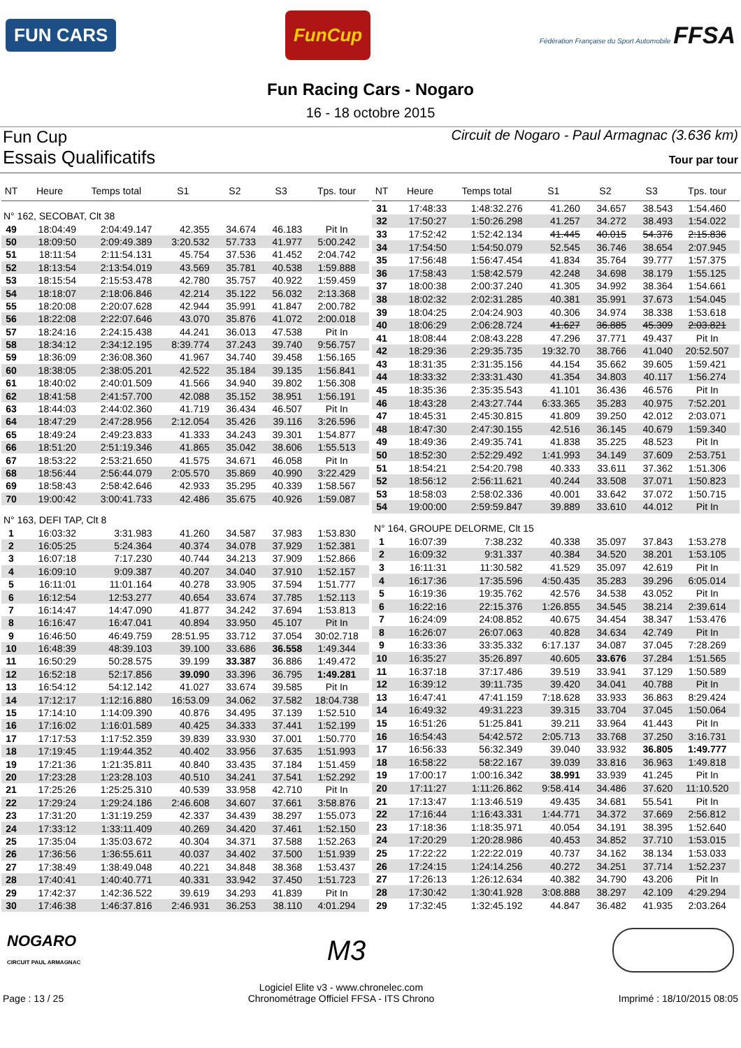FUN CARS
FunCup
Fédération Française du Sport Automobile FFSA
Fun Racing Cars - Nogaro
16 - 18 octobre 2015
Fun Cup
Circuit de Nogaro - Paul Armagnac (3.636 km)
Essais Qualificatifs
Tour par tour
| NT | Heure | Temps total | S1 | S2 | S3 | Tps. tour |
| --- | --- | --- | --- | --- | --- | --- |
| N° 162, SECOBAT, Clt 38 | | | | | | |
| 49 | 18:04:49 | 2:04:49.147 | 42.355 | 34.674 | 46.183 | Pit In |
| 50 | 18:09:50 | 2:09:49.389 | 3:20.532 | 57.733 | 41.977 | 5:00.242 |
| 51 | 18:11:54 | 2:11:54.131 | 45.754 | 37.536 | 41.452 | 2:04.742 |
| 52 | 18:13:54 | 2:13:54.019 | 43.569 | 35.781 | 40.538 | 1:59.888 |
| 53 | 18:15:54 | 2:15:53.478 | 42.780 | 35.757 | 40.922 | 1:59.459 |
| 54 | 18:18:07 | 2:18:06.846 | 42.214 | 35.122 | 56.032 | 2:13.368 |
| 55 | 18:20:08 | 2:20:07.628 | 42.944 | 35.991 | 41.847 | 2:00.782 |
| 56 | 18:22:08 | 2:22:07.646 | 43.070 | 35.876 | 41.072 | 2:00.018 |
| 57 | 18:24:16 | 2:24:15.438 | 44.241 | 36.013 | 47.538 | Pit In |
| 58 | 18:34:12 | 2:34:12.195 | 8:39.774 | 37.243 | 39.740 | 9:56.757 |
| 59 | 18:36:09 | 2:36:08.360 | 41.967 | 34.740 | 39.458 | 1:56.165 |
| 60 | 18:38:05 | 2:38:05.201 | 42.522 | 35.184 | 39.135 | 1:56.841 |
| 61 | 18:40:02 | 2:40:01.509 | 41.566 | 34.940 | 39.802 | 1:56.308 |
| 62 | 18:41:58 | 2:41:57.700 | 42.088 | 35.152 | 38.951 | 1:56.191 |
| 63 | 18:44:03 | 2:44:02.360 | 41.719 | 36.434 | 46.507 | Pit In |
| 64 | 18:47:29 | 2:47:28.956 | 2:12.054 | 35.426 | 39.116 | 3:26.596 |
| 65 | 18:49:24 | 2:49:23.833 | 41.333 | 34.243 | 39.301 | 1:54.877 |
| 66 | 18:51:20 | 2:51:19.346 | 41.865 | 35.042 | 38.606 | 1:55.513 |
| 67 | 18:53:22 | 2:53:21.650 | 41.575 | 34.671 | 46.058 | Pit In |
| 68 | 18:56:44 | 2:56:44.079 | 2:05.570 | 35.869 | 40.990 | 3:22.429 |
| 69 | 18:58:43 | 2:58:42.646 | 42.933 | 35.295 | 40.339 | 1:58.567 |
| 70 | 19:00:42 | 3:00:41.733 | 42.486 | 35.675 | 40.926 | 1:59.087 |
| N° 163, DEFI TAP, Clt 8 | | | | | | |
| 1 | 16:03:32 | 3:31.983 | 41.260 | 34.587 | 37.983 | 1:53.830 |
| 2 | 16:05:25 | 5:24.364 | 40.374 | 34.078 | 37.929 | 1:52.381 |
| 3 | 16:07:18 | 7:17.230 | 40.744 | 34.213 | 37.909 | 1:52.866 |
| 4 | 16:09:10 | 9:09.387 | 40.207 | 34.040 | 37.910 | 1:52.157 |
| 5 | 16:11:01 | 11:01.164 | 40.278 | 33.905 | 37.594 | 1:51.777 |
| 6 | 16:12:54 | 12:53.277 | 40.654 | 33.674 | 37.785 | 1:52.113 |
| 7 | 16:14:47 | 14:47.090 | 41.877 | 34.242 | 37.694 | 1:53.813 |
| 8 | 16:16:47 | 16:47.041 | 40.894 | 33.950 | 45.107 | Pit In |
| 9 | 16:46:50 | 46:49.759 | 28:51.95 | 33.712 | 37.054 | 30:02.718 |
| 10 | 16:48:39 | 48:39.103 | 39.100 | 33.686 | 36.558 | 1:49.344 |
| 11 | 16:50:29 | 50:28.575 | 39.199 | 33.387 | 36.886 | 1:49.472 |
| 12 | 16:52:18 | 52:17.856 | 39.090 | 33.396 | 36.795 | 1:49.281 |
| 13 | 16:54:12 | 54:12.142 | 41.027 | 33.674 | 39.585 | Pit In |
| 14 | 17:12:17 | 1:12:16.880 | 16:53.09 | 34.062 | 37.582 | 18:04.738 |
| 15 | 17:14:10 | 1:14:09.390 | 40.876 | 34.495 | 37.139 | 1:52.510 |
| 16 | 17:16:02 | 1:16:01.589 | 40.425 | 34.333 | 37.441 | 1:52.199 |
| 17 | 17:17:53 | 1:17:52.359 | 39.839 | 33.930 | 37.001 | 1:50.770 |
| 18 | 17:19:45 | 1:19:44.352 | 40.402 | 33.956 | 37.635 | 1:51.993 |
| 19 | 17:21:36 | 1:21:35.811 | 40.840 | 33.435 | 37.184 | 1:51.459 |
| 20 | 17:23:28 | 1:23:28.103 | 40.510 | 34.241 | 37.541 | 1:52.292 |
| 21 | 17:25:26 | 1:25:25.310 | 40.539 | 33.958 | 42.710 | Pit In |
| 22 | 17:29:24 | 1:29:24.186 | 2:46.608 | 34.607 | 37.661 | 3:58.876 |
| 23 | 17:31:20 | 1:31:19.259 | 42.337 | 34.439 | 38.297 | 1:55.073 |
| 24 | 17:33:12 | 1:33:11.409 | 40.269 | 34.420 | 37.461 | 1:52.150 |
| 25 | 17:35:04 | 1:35:03.672 | 40.304 | 34.371 | 37.588 | 1:52.263 |
| 26 | 17:36:56 | 1:36:55.611 | 40.037 | 34.402 | 37.500 | 1:51.939 |
| 27 | 17:38:49 | 1:38:49.048 | 40.221 | 34.848 | 38.368 | 1:53.437 |
| 28 | 17:40:41 | 1:40:40.771 | 40.331 | 33.942 | 37.450 | 1:51.723 |
| 29 | 17:42:37 | 1:42:36.522 | 39.619 | 34.293 | 41.839 | Pit In |
| 30 | 17:46:38 | 1:46:37.816 | 2:46.931 | 36.253 | 38.110 | 4:01.294 |
| NT | Heure | Temps total | S1 | S2 | S3 | Tps. tour |
| --- | --- | --- | --- | --- | --- | --- |
| 31 | 17:48:33 | 1:48:32.276 | 41.260 | 34.657 | 38.543 | 1:54.460 |
| 32 | 17:50:27 | 1:50:26.298 | 41.257 | 34.272 | 38.493 | 1:54.022 |
| 33 | 17:52:42 | 1:52:42.134 | 41.445 | 40.015 | 54.376 | 2:15.836 |
| 34 | 17:54:50 | 1:54:50.079 | 52.545 | 36.746 | 38.654 | 2:07.945 |
| 35 | 17:56:48 | 1:56:47.454 | 41.834 | 35.764 | 39.777 | 1:57.375 |
| 36 | 17:58:43 | 1:58:42.579 | 42.248 | 34.698 | 38.179 | 1:55.125 |
| 37 | 18:00:38 | 2:00:37.240 | 41.305 | 34.992 | 38.364 | 1:54.661 |
| 38 | 18:02:32 | 2:02:31.285 | 40.381 | 35.991 | 37.673 | 1:54.045 |
| 39 | 18:04:25 | 2:04:24.903 | 40.306 | 34.974 | 38.338 | 1:53.618 |
| 40 | 18:06:29 | 2:06:28.724 | 41.627 | 36.885 | 45.309 | 2:03.821 |
| 41 | 18:08:44 | 2:08:43.228 | 47.296 | 37.771 | 49.437 | Pit In |
| 42 | 18:29:36 | 2:29:35.735 | 19:32.70 | 38.766 | 41.040 | 20:52.507 |
| 43 | 18:31:35 | 2:31:35.156 | 44.154 | 35.662 | 39.605 | 1:59.421 |
| 44 | 18:33:32 | 2:33:31.430 | 41.354 | 34.803 | 40.117 | 1:56.274 |
| 45 | 18:35:36 | 2:35:35.543 | 41.101 | 36.436 | 46.576 | Pit In |
| 46 | 18:43:28 | 2:43:27.744 | 6:33.365 | 35.283 | 40.975 | 7:52.201 |
| 47 | 18:45:31 | 2:45:30.815 | 41.809 | 39.250 | 42.012 | 2:03.071 |
| 48 | 18:47:30 | 2:47:30.155 | 42.516 | 36.145 | 40.679 | 1:59.340 |
| 49 | 18:49:36 | 2:49:35.741 | 41.838 | 35.225 | 48.523 | Pit In |
| 50 | 18:52:30 | 2:52:29.492 | 1:41.993 | 34.149 | 37.609 | 2:53.751 |
| 51 | 18:54:21 | 2:54:20.798 | 40.333 | 33.611 | 37.362 | 1:51.306 |
| 52 | 18:56:12 | 2:56:11.621 | 40.244 | 33.508 | 37.071 | 1:50.823 |
| 53 | 18:58:03 | 2:58:02.336 | 40.001 | 33.642 | 37.072 | 1:50.715 |
| 54 | 19:00:00 | 2:59:59.847 | 39.889 | 33.610 | 44.012 | Pit In |
| N° 164, GROUPE DELORME, Clt 15 | | | | | | |
| 1 | 16:07:39 | 7:38.232 | 40.338 | 35.097 | 37.843 | 1:53.278 |
| 2 | 16:09:32 | 9:31.337 | 40.384 | 34.520 | 38.201 | 1:53.105 |
| 3 | 16:11:31 | 11:30.582 | 41.529 | 35.097 | 42.619 | Pit In |
| 4 | 16:17:36 | 17:35.596 | 4:50.435 | 35.283 | 39.296 | 6:05.014 |
| 5 | 16:19:36 | 19:35.762 | 42.576 | 34.538 | 43.052 | Pit In |
| 6 | 16:22:16 | 22:15.376 | 1:26.855 | 34.545 | 38.214 | 2:39.614 |
| 7 | 16:24:09 | 24:08.852 | 40.675 | 34.454 | 38.347 | 1:53.476 |
| 8 | 16:26:07 | 26:07.063 | 40.828 | 34.634 | 42.749 | Pit In |
| 9 | 16:33:36 | 33:35.332 | 6:17.137 | 34.087 | 37.045 | 7:28.269 |
| 10 | 16:35:27 | 35:26.897 | 40.605 | 33.676 | 37.284 | 1:51.565 |
| 11 | 16:37:18 | 37:17.486 | 39.519 | 33.941 | 37.129 | 1:50.589 |
| 12 | 16:39:12 | 39:11.735 | 39.420 | 34.041 | 40.788 | Pit In |
| 13 | 16:47:41 | 47:41.159 | 7:18.628 | 33.933 | 36.863 | 8:29.424 |
| 14 | 16:49:32 | 49:31.223 | 39.315 | 33.704 | 37.045 | 1:50.064 |
| 15 | 16:51:26 | 51:25.841 | 39.211 | 33.964 | 41.443 | Pit In |
| 16 | 16:54:43 | 54:42.572 | 2:05.713 | 33.768 | 37.250 | 3:16.731 |
| 17 | 16:56:33 | 56:32.349 | 39.040 | 33.932 | 36.805 | 1:49.777 |
| 18 | 16:58:22 | 58:22.167 | 39.039 | 33.816 | 36.963 | 1:49.818 |
| 19 | 17:00:17 | 1:00:16.342 | 38.991 | 33.939 | 41.245 | Pit In |
| 20 | 17:11:27 | 1:11:26.862 | 9:58.414 | 34.486 | 37.620 | 11:10.520 |
| 21 | 17:13:47 | 1:13:46.519 | 49.435 | 34.681 | 55.541 | Pit In |
| 22 | 17:16:44 | 1:16:43.331 | 1:44.771 | 34.372 | 37.669 | 2:56.812 |
| 23 | 17:18:36 | 1:18:35.971 | 40.054 | 34.191 | 38.395 | 1:52.640 |
| 24 | 17:20:29 | 1:20:28.986 | 40.453 | 34.852 | 37.710 | 1:53.015 |
| 25 | 17:22:22 | 1:22:22.019 | 40.737 | 34.162 | 38.134 | 1:53.033 |
| 26 | 17:24:15 | 1:24:14.256 | 40.272 | 34.251 | 37.714 | 1:52.237 |
| 27 | 17:26:13 | 1:26:12.634 | 40.382 | 34.790 | 43.206 | Pit In |
| 28 | 17:30:42 | 1:30:41.928 | 3:08.888 | 38.297 | 42.109 | 4:29.294 |
| 29 | 17:32:45 | 1:32:45.192 | 44.847 | 36.482 | 41.935 | 2:03.264 |
NOGARO
CIRCUIT PAUL ARMAGNAC
M3
Page : 13 / 25
Logiciel Elite v3 - www.chronelec.com
Chronométrage Officiel FFSA - ITS Chrono
Imprimé : 18/10/2015 08:05